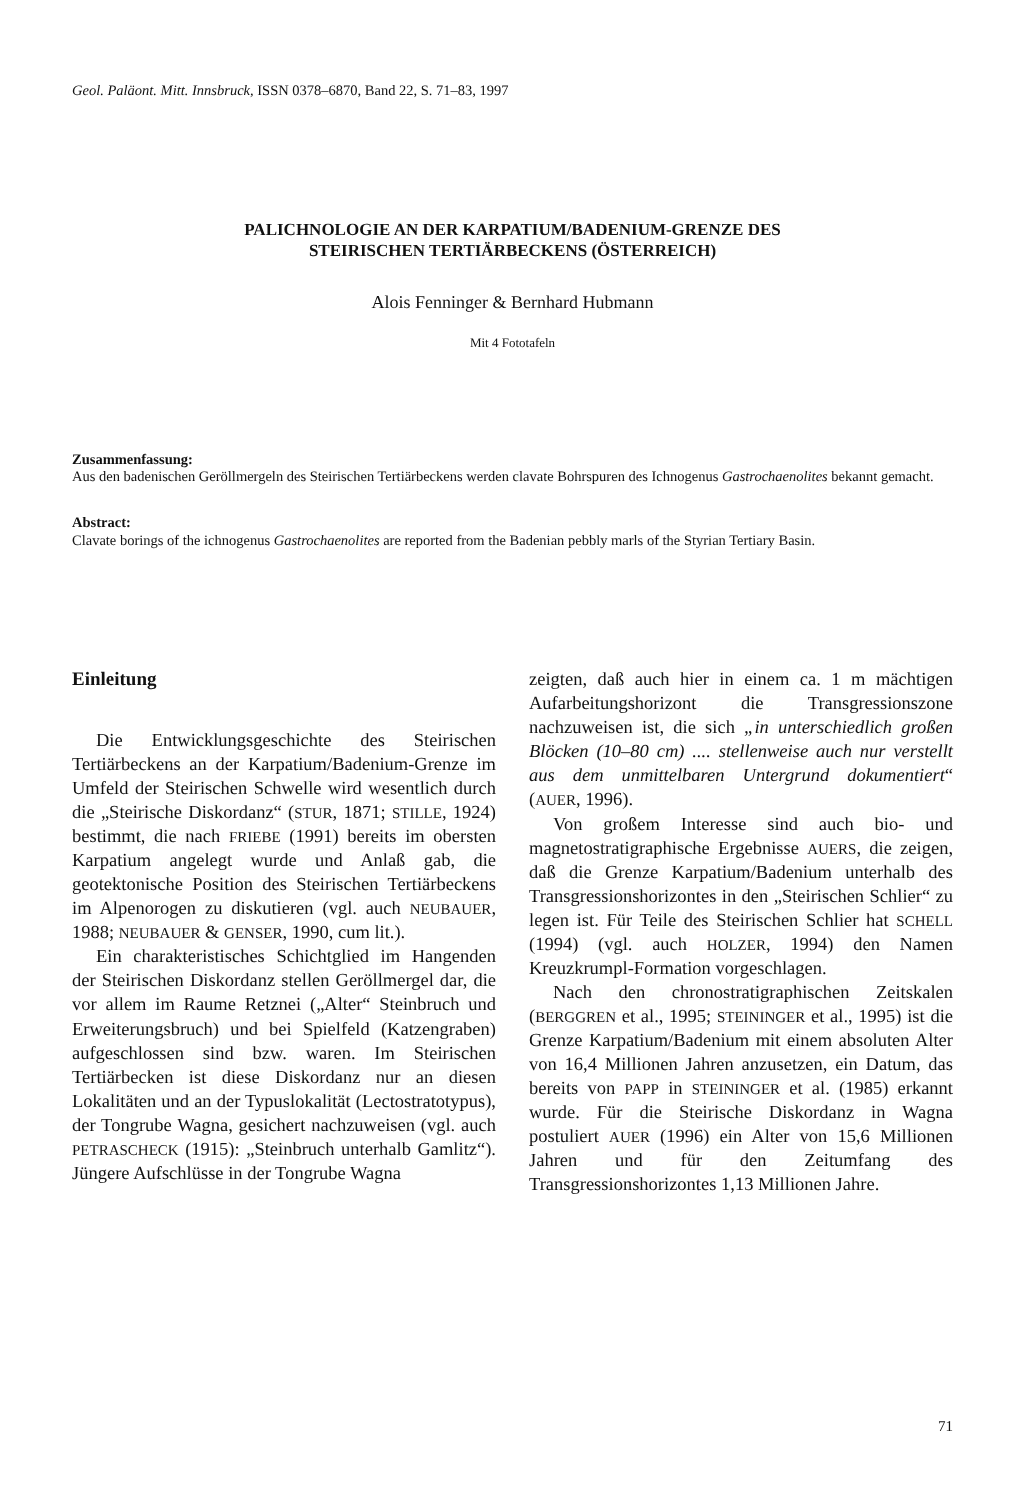Geol. Paläont. Mitt. Innsbruck, ISSN 0378–6870, Band 22, S. 71–83, 1997
PALICHNOLOGIE AN DER KARPATIUM/BADENIUM-GRENZE DES
STEIRISCHEN TERTIÄRBECKENS (ÖSTERREICH)
Alois Fenninger & Bernhard Hubmann
Mit 4 Fototafeln
Zusammenfassung:
Aus den badenischen Geröllmergeln des Steirischen Tertiärbeckens werden clavate Bohrspuren des Ichnogenus Gastrochaenolites bekannt gemacht.
Abstract:
Clavate borings of the ichnogenus Gastrochaenolites are reported from the Badenian pebbly marls of the Styrian Tertiary Basin.
Einleitung
Die Entwicklungsgeschichte des Steirischen Tertiärbeckens an der Karpatium/Badenium-Grenze im Umfeld der Steirischen Schwelle wird wesentlich durch die „Steirische Diskordanz“ (STUR, 1871; STILLE, 1924) bestimmt, die nach FRIEBE (1991) bereits im obersten Karpatium angelegt wurde und Anlaß gab, die geotektonische Position des Steirischen Tertiärbeckens im Alpenorogen zu diskutieren (vgl. auch NEUBAUER, 1988; NEUBAUER & GENSER, 1990, cum lit.).
Ein charakteristisches Schichtglied im Hangenden der Steirischen Diskordanz stellen Geröllmergel dar, die vor allem im Raume Retznei („Alter“ Steinbruch und Erweiterungsbruch) und bei Spielfeld (Katzengraben) aufgeschlossen sind bzw. waren. Im Steirischen Tertiärbecken ist diese Diskordanz nur an diesen Lokalitäten und an der Typuslokalität (Lectostratotypus), der Tongrube Wagna, gesichert nachzuweisen (vgl. auch PETRASCHECK (1915): „Steinbruch unterhalb Gamlitz“). Jüngere Aufschlüsse in der Tongrube Wagna
zeigten, daß auch hier in einem ca. 1 m mächtigen Aufarbeitungshorizont die Transgressionszone nachzuweisen ist, die sich „in unterschiedlich großen Blöcken (10–80 cm) .... stellenweise auch nur verstellt aus dem unmittelbaren Untergrund dokumentiert“ (AUER, 1996).
Von großem Interesse sind auch bio- und magnetostratigraphische Ergebnisse AUERS, die zeigen, daß die Grenze Karpatium/Badenium unterhalb des Transgressionshorizontes in den „Steirischen Schlier“ zu legen ist. Für Teile des Steirischen Schlier hat SCHELL (1994) (vgl. auch HOLZER, 1994) den Namen Kreuzkrumpl-Formation vorgeschlagen.
Nach den chronostratigraphischen Zeitskalen (BERGGREN et al., 1995; STEININGER et al., 1995) ist die Grenze Karpatium/Badenium mit einem absoluten Alter von 16,4 Millionen Jahren anzusetzen, ein Datum, das bereits von PAPP in STEININGER et al. (1985) erkannt wurde. Für die Steirische Diskordanz in Wagna postuliert AUER (1996) ein Alter von 15,6 Millionen Jahren und für den Zeitumfang des Transgressionshorizontes 1,13 Millionen Jahre.
71